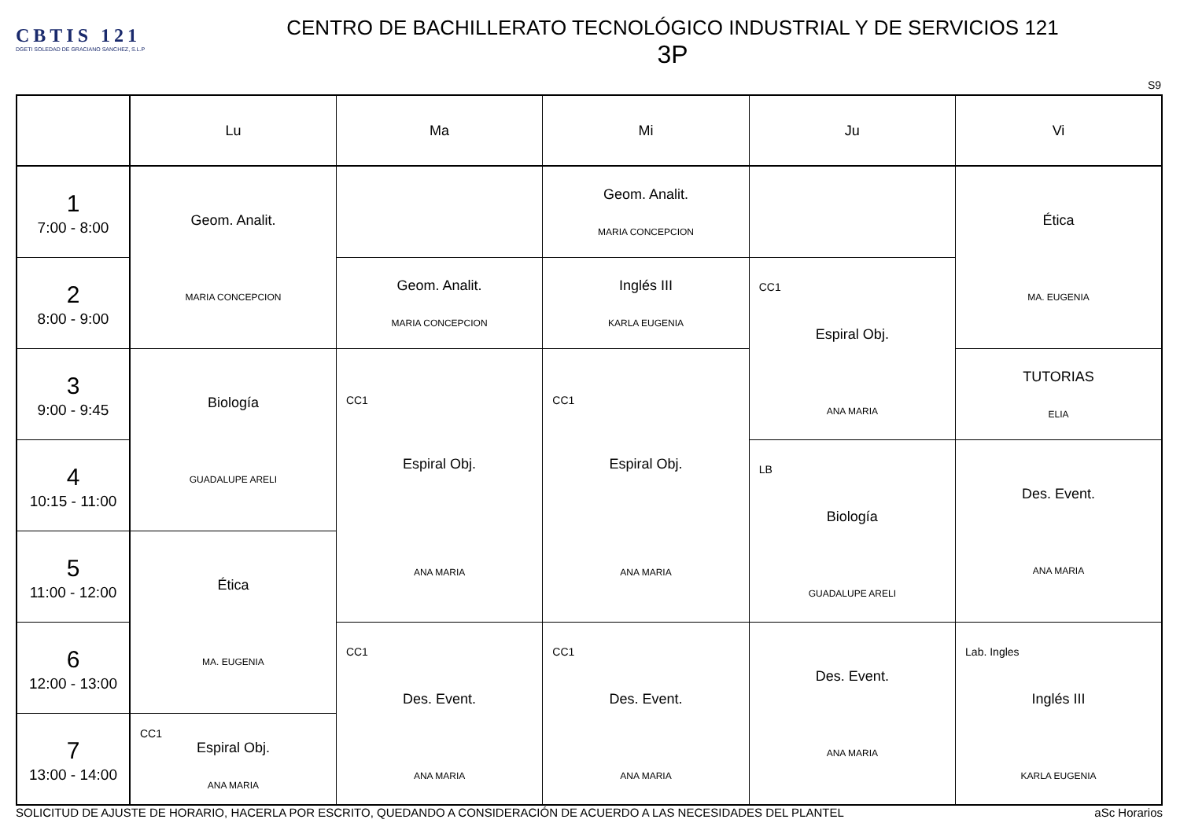CBTIS 121
DGETI SOLEDAD DE GRACIANO SANCHEZ, S.L.P
CENTRO DE BACHILLERATO TECNOLÓGICO INDUSTRIAL Y DE SERVICIOS 121
3P
S9
| | Lu | Ma | Mi | Ju | Vi |
| --- | --- | --- | --- | --- | --- |
| 1 7:00 - 8:00 | Geom. Analit. MARIA CONCEPCION | | Geom. Analit. MARIA CONCEPCION | | Ética MA. EUGENIA |
| 2 8:00 - 9:00 | | Geom. Analit. MARIA CONCEPCION | Inglés III KARLA EUGENIA | CC1 Espiral Obj. ANA MARIA | |
| 3 9:00 - 9:45 | Biología GUADALUPE ARELI | CC1 Espiral Obj. ANA MARIA | CC1 Espiral Obj. ANA MARIA | | TUTORIAS ELIA |
| 4 10:15 - 11:00 | | | | LB Biología GUADALUPE ARELI | Des. Event. ANA MARIA |
| 5 11:00 - 12:00 | Ética MA. EUGENIA | | | | |
| 6 12:00 - 13:00 | | CC1 Des. Event. ANA MARIA | CC1 Des. Event. ANA MARIA | Des. Event. ANA MARIA | Lab. Ingles Inglés III KARLA EUGENIA |
| 7 13:00 - 14:00 | CC1 Espiral Obj. ANA MARIA | | | | |
SOLICITUD DE AJUSTE DE HORARIO, HACERLA POR ESCRITO, QUEDANDO A CONSIDERACIÓN DE ACUERDO A LAS NECESIDADES DEL PLANTEL aSc Horarios